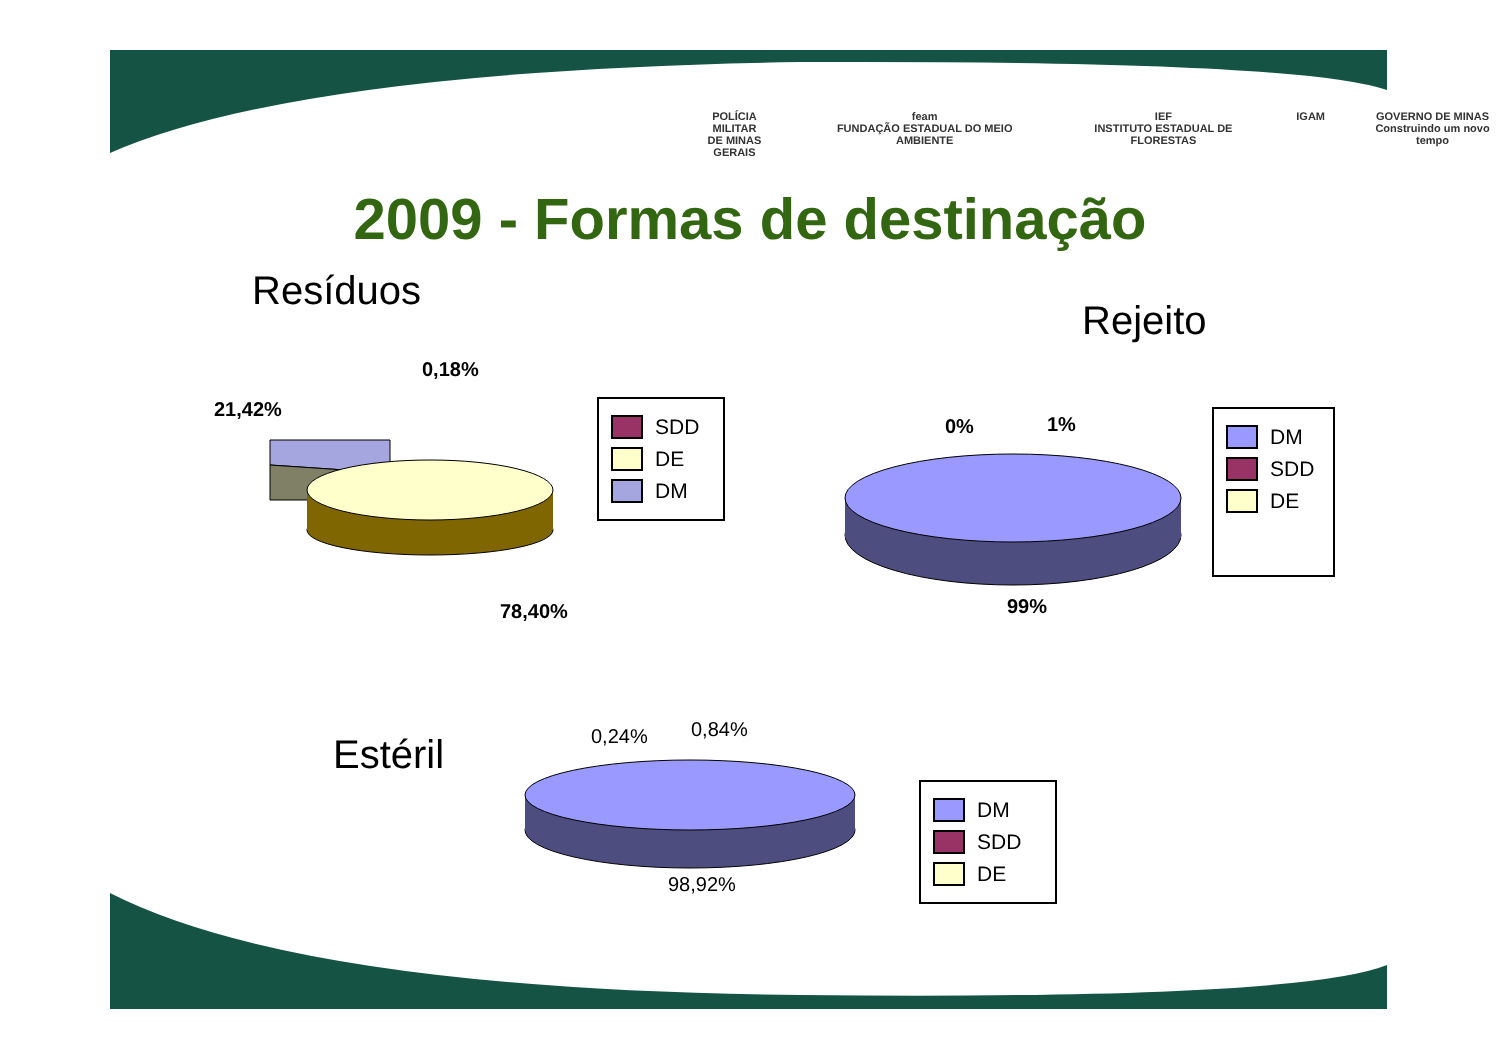POLÍCIA MILITAR
DE MINAS GERAIS
feam
FUNDAÇÃO ESTADUAL DO MEIO AMBIENTE
IEF
INSTITUTO ESTADUAL DE FLORESTAS
IGAM GOVERNO DE MINAS
Construindo um novo tempo
2009 - Formas de destinação
Resíduos
Rejeito
Estéril
0,18%
21,42%
78,40%
SDD
DE
DM
0% 1%
99%
DM
SDD
DE
0,24% 0,84%
98,92%
DM
SDD
DE